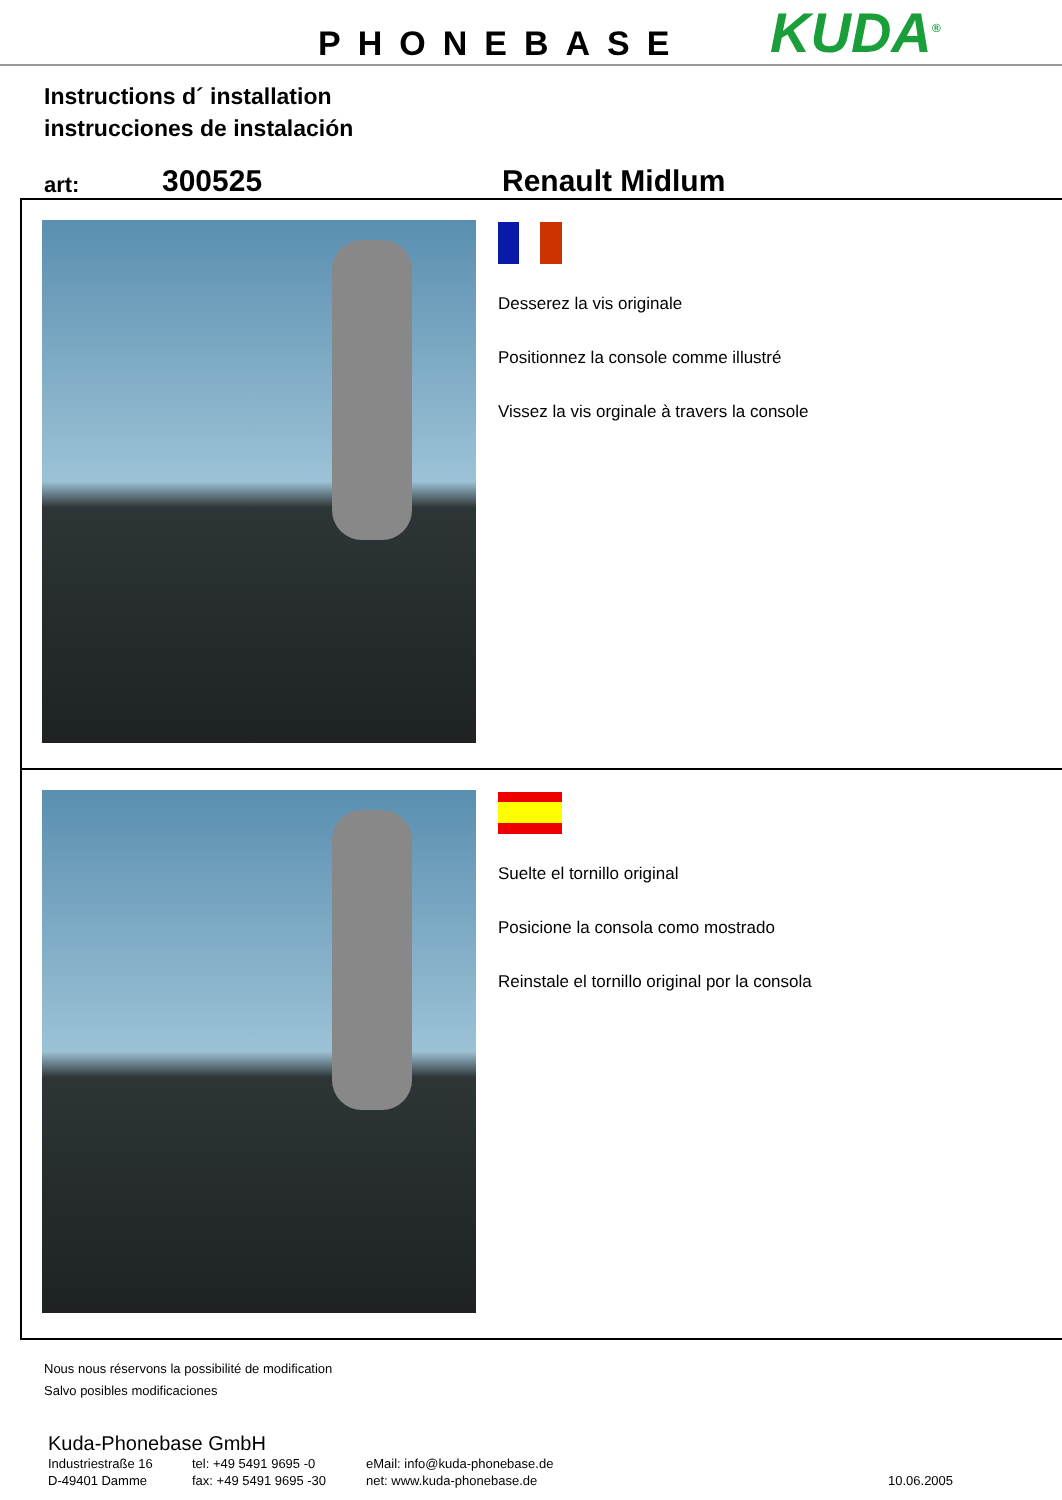PHONEBASE KUDA<sup>®</sup>
Instructions d´ installation
instrucciones de instalación
art: 300525 Renault Midlum
Desserez la vis originale
Positionnez la console comme illustré
Vissez la vis orginale à travers la console
Suelte el tornillo original
Posicione la consola como mostrado
Reinstale el tornillo original por la consola
Nous nous réservons la possibilité de modification
Salvo posibles modificaciones
Kuda-Phonebase GmbH
Industriestraße 16
D-49401 Damme
tel: +49 5491 9695 -0
fax: +49 5491 9695 -30
eMail: info@kuda-phonebase.de
net: www.kuda-phonebase.de
10.06.2005